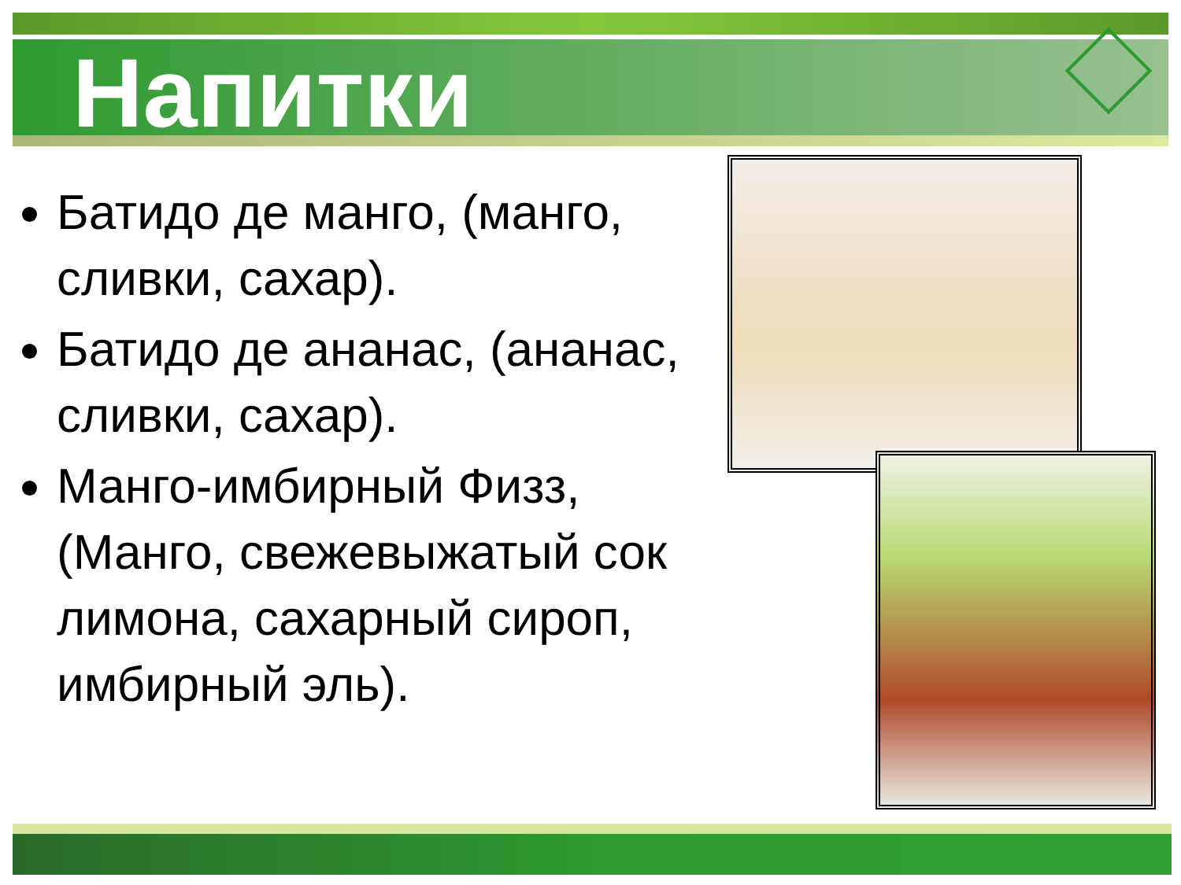Напитки
Батидо де манго, (манго, сливки, сахар).
Батидо де ананас, (ананас, сливки, сахар).
Манго-имбирный Физз, (Манго, свежевыжатый сок лимона, сахарный сироп, имбирный эль).